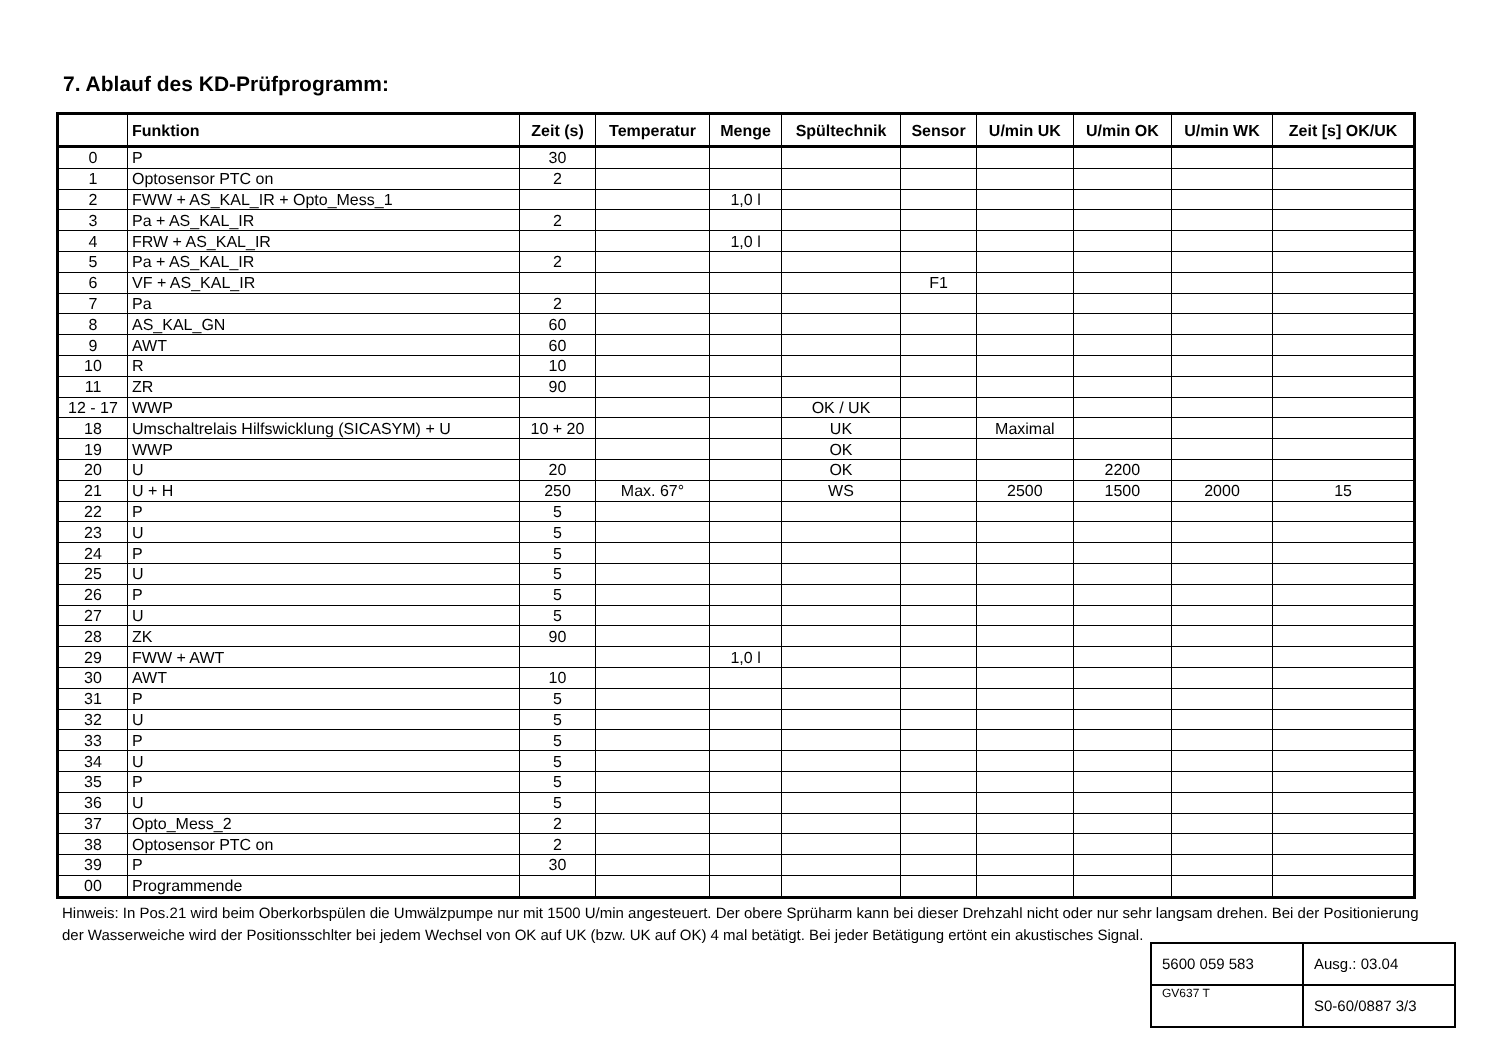7. Ablauf des KD-Prüfprogramm:
| | Funktion | Zeit (s) | Temperatur | Menge | Spültechnik | Sensor | U/min UK | U/min OK | U/min WK | Zeit [s] OK/UK |
| --- | --- | --- | --- | --- | --- | --- | --- | --- | --- | --- |
| 0 | P | 30 | | | | | | | | |
| 1 | Optosensor PTC on | 2 | | | | | | | | |
| 2 | FWW + AS_KAL_IR + Opto_Mess_1 | | | 1,0 l | | | | | | |
| 3 | Pa + AS_KAL_IR | 2 | | | | | | | | |
| 4 | FRW + AS_KAL_IR | | | 1,0 l | | | | | | |
| 5 | Pa + AS_KAL_IR | 2 | | | | | | | | |
| 6 | VF + AS_KAL_IR | | | | | F1 | | | | |
| 7 | Pa | 2 | | | | | | | | |
| 8 | AS_KAL_GN | 60 | | | | | | | | |
| 9 | AWT | 60 | | | | | | | | |
| 10 | R | 10 | | | | | | | | |
| 11 | ZR | 90 | | | | | | | | |
| 12 - 17 | WWP | | | | OK / UK | | | | | |
| 18 | Umschaltrelais Hilfswicklung (SICASYM) + U | 10 + 20 | | | UK | | Maximal | | | |
| 19 | WWP | | | | OK | | | | | |
| 20 | U | 20 | | | OK | | | 2200 | | |
| 21 | U + H | 250 | Max. 67° | | WS | | 2500 | 1500 | 2000 | 15 |
| 22 | P | 5 | | | | | | | | |
| 23 | U | 5 | | | | | | | | |
| 24 | P | 5 | | | | | | | | |
| 25 | U | 5 | | | | | | | | |
| 26 | P | 5 | | | | | | | | |
| 27 | U | 5 | | | | | | | | |
| 28 | ZK | 90 | | | | | | | | |
| 29 | FWW + AWT | | | 1,0 l | | | | | | |
| 30 | AWT | 10 | | | | | | | | |
| 31 | P | 5 | | | | | | | | |
| 32 | U | 5 | | | | | | | | |
| 33 | P | 5 | | | | | | | | |
| 34 | U | 5 | | | | | | | | |
| 35 | P | 5 | | | | | | | | |
| 36 | U | 5 | | | | | | | | |
| 37 | Opto_Mess_2 | 2 | | | | | | | | |
| 38 | Optosensor PTC on | 2 | | | | | | | | |
| 39 | P | 30 | | | | | | | | |
| 00 | Programmende | | | | | | | | | |
Hinweis: In Pos.21 wird beim Oberkorbspülen die Umwälzpumpe nur mit 1500 U/min angesteuert. Der obere Sprüharm kann bei dieser Drehzahl nicht oder nur sehr langsam drehen. Bei der Positionierung der Wasserweiche wird der Positionsschlter bei jedem Wechsel von OK auf UK (bzw. UK auf OK) 4 mal betätigt. Bei jeder Betätigung ertönt ein akustisches Signal.
| 5600 059 583 | Ausg.: 03.04 |
| GV637 T | S0-60/0887 3/3 |